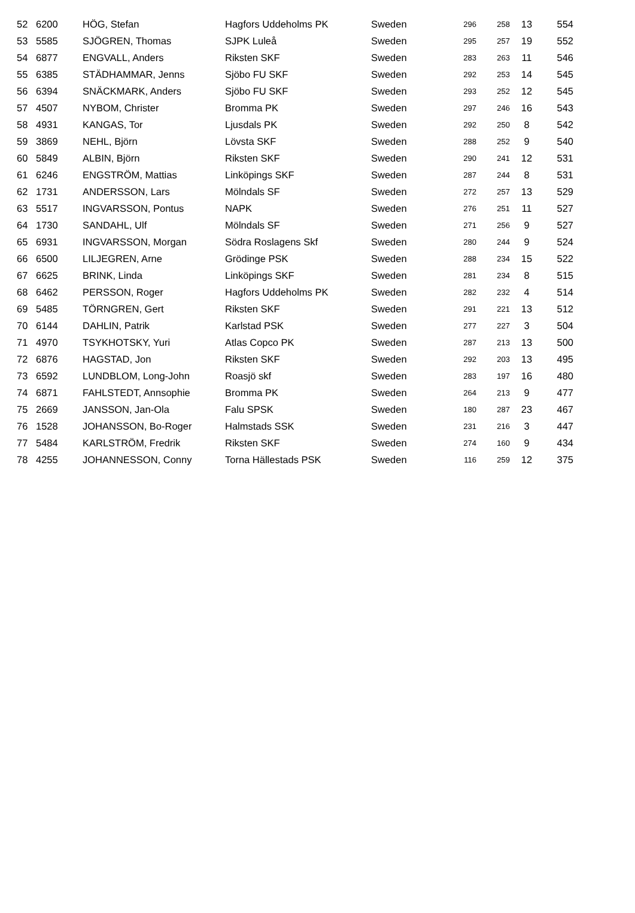| 52 | 6200 | HÖG, Stefan | Hagfors Uddeholms PK | Sweden | 296 | 258 | 13 | 554 |
| 53 | 5585 | SJÖGREN, Thomas | SJPK Luleå | Sweden | 295 | 257 | 19 | 552 |
| 54 | 6877 | ENGVALL, Anders | Riksten SKF | Sweden | 283 | 263 | 11 | 546 |
| 55 | 6385 | STÄDHAMMAR, Jenns | Sjöbo FU SKF | Sweden | 292 | 253 | 14 | 545 |
| 56 | 6394 | SNÄCKMARK, Anders | Sjöbo FU SKF | Sweden | 293 | 252 | 12 | 545 |
| 57 | 4507 | NYBOM, Christer | Bromma PK | Sweden | 297 | 246 | 16 | 543 |
| 58 | 4931 | KANGAS, Tor | Ljusdals PK | Sweden | 292 | 250 | 8 | 542 |
| 59 | 3869 | NEHL, Björn | Lövsta SKF | Sweden | 288 | 252 | 9 | 540 |
| 60 | 5849 | ALBIN, Björn | Riksten SKF | Sweden | 290 | 241 | 12 | 531 |
| 61 | 6246 | ENGSTRÖM, Mattias | Linköpings SKF | Sweden | 287 | 244 | 8 | 531 |
| 62 | 1731 | ANDERSSON, Lars | Mölndals SF | Sweden | 272 | 257 | 13 | 529 |
| 63 | 5517 | INGVARSSON, Pontus | NAPK | Sweden | 276 | 251 | 11 | 527 |
| 64 | 1730 | SANDAHL, Ulf | Mölndals SF | Sweden | 271 | 256 | 9 | 527 |
| 65 | 6931 | INGVARSSON, Morgan | Södra Roslagens Skf | Sweden | 280 | 244 | 9 | 524 |
| 66 | 6500 | LILJEGREN, Arne | Grödinge PSK | Sweden | 288 | 234 | 15 | 522 |
| 67 | 6625 | BRINK, Linda | Linköpings SKF | Sweden | 281 | 234 | 8 | 515 |
| 68 | 6462 | PERSSON, Roger | Hagfors Uddeholms PK | Sweden | 282 | 232 | 4 | 514 |
| 69 | 5485 | TÖRNGREN, Gert | Riksten SKF | Sweden | 291 | 221 | 13 | 512 |
| 70 | 6144 | DAHLIN, Patrik | Karlstad PSK | Sweden | 277 | 227 | 3 | 504 |
| 71 | 4970 | TSYKHOTSKY, Yuri | Atlas Copco PK | Sweden | 287 | 213 | 13 | 500 |
| 72 | 6876 | HAGSTAD, Jon | Riksten SKF | Sweden | 292 | 203 | 13 | 495 |
| 73 | 6592 | LUNDBLOM, Long-John | Roasjö skf | Sweden | 283 | 197 | 16 | 480 |
| 74 | 6871 | FAHLSTEDT, Annsophie | Bromma PK | Sweden | 264 | 213 | 9 | 477 |
| 75 | 2669 | JANSSON, Jan-Ola | Falu SPSK | Sweden | 180 | 287 | 23 | 467 |
| 76 | 1528 | JOHANSSON, Bo-Roger | Halmstads SSK | Sweden | 231 | 216 | 3 | 447 |
| 77 | 5484 | KARLSTRÖM, Fredrik | Riksten SKF | Sweden | 274 | 160 | 9 | 434 |
| 78 | 4255 | JOHANNESSON, Conny | Torna Hällestads PSK | Sweden | 116 | 259 | 12 | 375 |